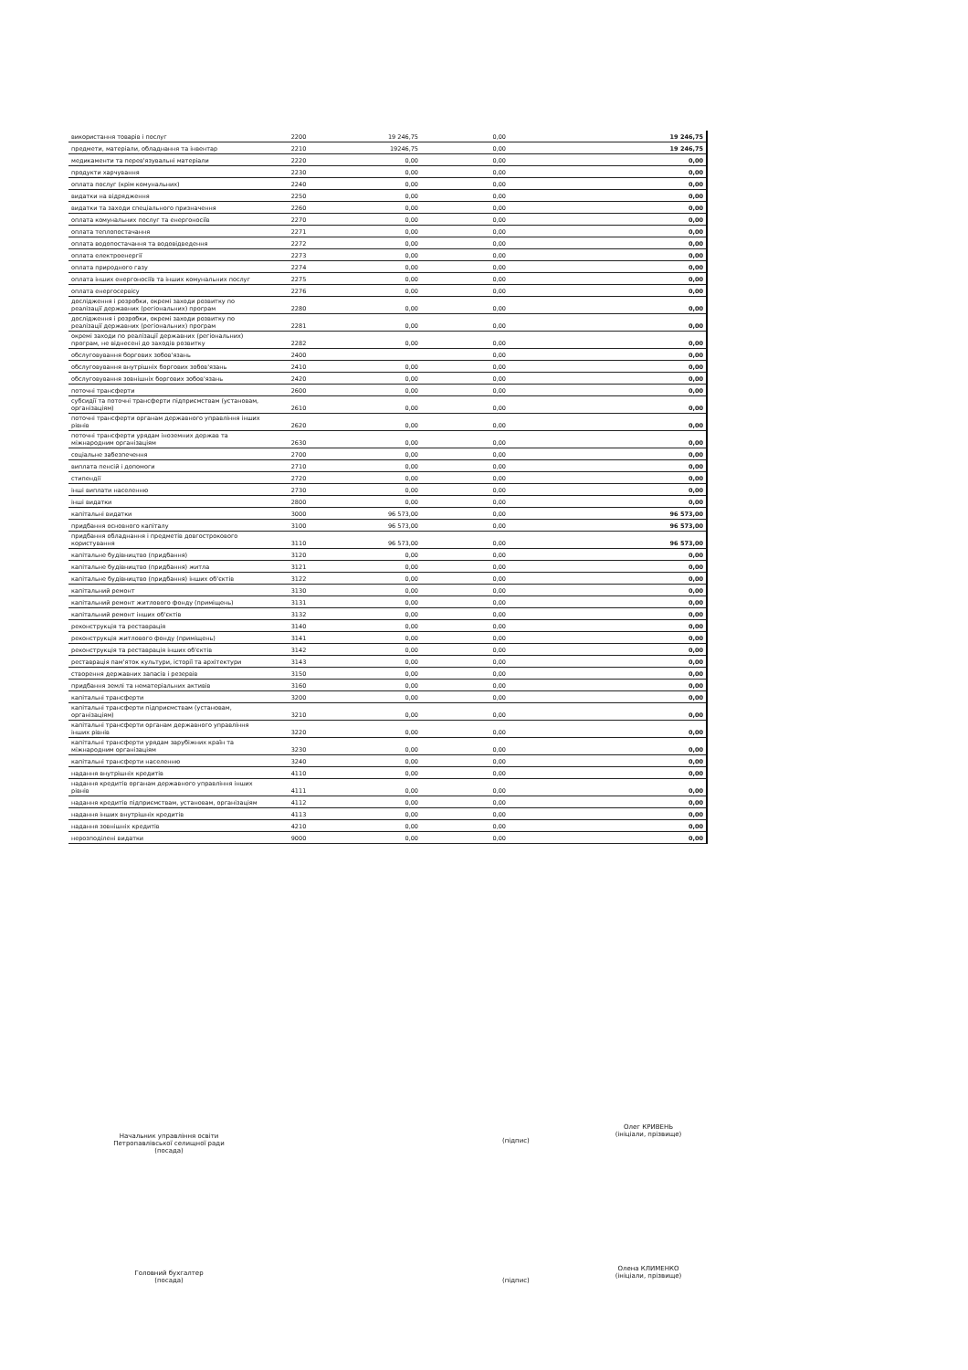| використання товарів і послуг | 2200 | 19 246,75 | 0,00 | 19 246,75 |
| предмети, матеріали, обладнання та інвентар | 2210 | 19246,75 | 0,00 | 19 246,75 |
| медикаменти та перев'язувальні матеріали | 2220 | 0,00 | 0,00 | 0,00 |
| продукти харчування | 2230 | 0,00 | 0,00 | 0,00 |
| оплата послуг (крім комунальних) | 2240 | 0,00 | 0,00 | 0,00 |
| видатки на відрядження | 2250 | 0,00 | 0,00 | 0,00 |
| видатки та заходи спеціального призначення | 2260 | 0,00 | 0,00 | 0,00 |
| оплата комунальних послуг та енергоносіїв | 2270 | 0,00 | 0,00 | 0,00 |
| оплата теплопостачання | 2271 | 0,00 | 0,00 | 0,00 |
| оплата водопостачання та водовідведення | 2272 | 0,00 | 0,00 | 0,00 |
| оплата електроенергії | 2273 | 0,00 | 0,00 | 0,00 |
| оплата природного газу | 2274 | 0,00 | 0,00 | 0,00 |
| оплата інших енергоносіїв та інших комунальних послуг | 2275 | 0,00 | 0,00 | 0,00 |
| оплата енергосервісу | 2276 | 0,00 | 0,00 | 0,00 |
| дослідження і розробки, окремі заходи розвитку по реалізації державних (регіональних) програм | 2280 | 0,00 | 0,00 | 0,00 |
| дослідження і розробки, окремі заходи розвитку по реалізації державних (регіональних) програм | 2281 | 0,00 | 0,00 | 0,00 |
| окремі заходи по реалізації державних (регіональних) програм, не віднесені до заходів розвитку | 2282 | 0,00 | 0,00 | 0,00 |
| обслуговування боргових зобов'язань | 2400 | | 0,00 | 0,00 |
| обслуговування внутрішніх боргових зобов'язань | 2410 | 0,00 | 0,00 | 0,00 |
| обслуговування зовнішніх боргових зобов'язань | 2420 | 0,00 | 0,00 | 0,00 |
| поточні трансферти | 2600 | 0,00 | 0,00 | 0,00 |
| субсидії та поточні трансферти підприємствам (установам, організаціям) | 2610 | 0,00 | 0,00 | 0,00 |
| поточні трансферти органам державного управління інших рівнів | 2620 | 0,00 | 0,00 | 0,00 |
| поточні трансферти урядам іноземних держав та міжнародним організаціям | 2630 | 0,00 | 0,00 | 0,00 |
| соціальне забезпечення | 2700 | 0,00 | 0,00 | 0,00 |
| виплата пенсій і допомоги | 2710 | 0,00 | 0,00 | 0,00 |
| стипендії | 2720 | 0,00 | 0,00 | 0,00 |
| інші виплати населенню | 2730 | 0,00 | 0,00 | 0,00 |
| інші видатки | 2800 | 0,00 | 0,00 | 0,00 |
| капітальні видатки | 3000 | 96 573,00 | 0,00 | 96 573,00 |
| придбання основного капіталу | 3100 | 96 573,00 | 0,00 | 96 573,00 |
| придбання обладнання і предметів довгострокового користування | 3110 | 96 573,00 | 0,00 | 96 573,00 |
| капітальне будівництво (придбання) | 3120 | 0,00 | 0,00 | 0,00 |
| капітальне будівництво (придбання) житла | 3121 | 0,00 | 0,00 | 0,00 |
| капітальне будівництво (придбання) інших об'єктів | 3122 | 0,00 | 0,00 | 0,00 |
| капітальний ремонт | 3130 | 0,00 | 0,00 | 0,00 |
| капітальний ремонт житлового фонду (приміщень) | 3131 | 0,00 | 0,00 | 0,00 |
| капітальний ремонт інших об'єктів | 3132 | 0,00 | 0,00 | 0,00 |
| реконструкція та реставрація | 3140 | 0,00 | 0,00 | 0,00 |
| реконструкція житлового фонду (приміщень) | 3141 | 0,00 | 0,00 | 0,00 |
| реконструкція та реставрація інших об'єктів | 3142 | 0,00 | 0,00 | 0,00 |
| реставрація пам'яток культури, історії та архітектури | 3143 | 0,00 | 0,00 | 0,00 |
| створення державних запасів і резервів | 3150 | 0,00 | 0,00 | 0,00 |
| придбання землі та нематеріальних активів | 3160 | 0,00 | 0,00 | 0,00 |
| капітальні трансферти | 3200 | 0,00 | 0,00 | 0,00 |
| капітальні трансферти підприємствам (установам, організаціям) | 3210 | 0,00 | 0,00 | 0,00 |
| капітальні трансферти органам державного управління інших рівнів | 3220 | 0,00 | 0,00 | 0,00 |
| капітальні трансферти урядам зарубіжних країн та міжнародним організаціям | 3230 | 0,00 | 0,00 | 0,00 |
| капітальні трансферти населенню | 3240 | 0,00 | 0,00 | 0,00 |
| надання внутрішніх кредитів | 4110 | 0,00 | 0,00 | 0,00 |
| надання кредитів органам державного управління інших рівнів | 4111 | 0,00 | 0,00 | 0,00 |
| надання кредитів підприємствам, установам, організаціям | 4112 | 0,00 | 0,00 | 0,00 |
| надання інших внутрішніх кредитів | 4113 | 0,00 | 0,00 | 0,00 |
| надання зовнішніх кредитів | 4210 | 0,00 | 0,00 | 0,00 |
| нерозподілені видатки | 9000 | 0,00 | 0,00 | 0,00 |
Начальник управління освіти
Петропавлівської селищної ради
(посада)
(підпис)
Олег КРИВЕНЬ
(ініціали, прізвище)
Головний бухгалтер
(посада)
(підпис)
Олена КЛИМЕНКО
(ініціали, прізвище)